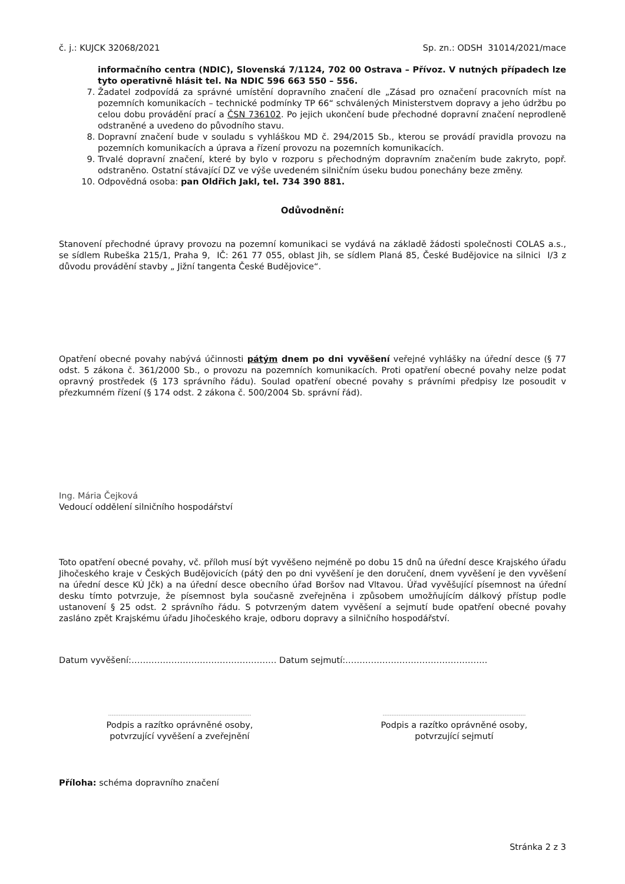č. j.: KUJCK 32068/2021 Sp. zn.: ODSH 31014/2021/mace
informačního centra (NDIC), Slovenská 7/1124, 702 00 Ostrava – Přívoz. V nutných případech lze tyto operativně hlásit tel. Na NDIC 596 663 550 – 556.
7. Žadatel zodpovídá za správné umístění dopravního značení dle „Zásad pro označení pracovních míst na pozemních komunikacích – technické podmínky TP 66“ schválených Ministerstvem dopravy a jeho údržbu po celou dobu provádění prací a ČSN 736102. Po jejich ukončení bude přechodné dopravní značení neprodleně odstraněné a uvedeno do původního stavu.
8. Dopravní značení bude v souladu s vyhláškou MD č. 294/2015 Sb., kterou se provádí pravidla provozu na pozemních komunikacích a úprava a řízení provozu na pozemních komunikacích.
9. Trvalé dopravní značení, které by bylo v rozporu s přechodným dopravním značením bude zakryto, popř. odstraněno. Ostatní stávající DZ ve výše uvedeném silničním úseku budou ponechány beze změny.
10. Odpovědná osoba: pan Oldřich Jakl, tel. 734 390 881.
Odůvodnění:
Stanovení přechodné úpravy provozu na pozemní komunikaci se vydává na základě žádosti společnosti COLAS a.s., se sídlem Rubeška 215/1, Praha 9, IČ: 261 77 055, oblast Jih, se sídlem Planá 85, České Budějovice na silnici I/3 z důvodu provádění stavby „ Jižní tangenta České Budějovice“.
Opatření obecné povahy nabývá účinnosti pátým dnem po dni vyvěšení veřejné vyhlášky na úřední desce (§ 77 odst. 5 zákona č. 361/2000 Sb., o provozu na pozemních komunikacích. Proti opatření obecné povahy nelze podat opravný prostředek (§ 173 správního řádu). Soulad opatření obecné povahy s právními předpisy lze posoudit v přezkumném řízení (§ 174 odst. 2 zákona č. 500/2004 Sb. správní řád).
Ing. Mária Čejková
Vedoucí oddělení silničního hospodářství
Toto opatření obecné povahy, vč. příloh musí být vyvěšeno nejméně po dobu 15 dnů na úřední desce Krajského úřadu Jihočeského kraje v Českých Budějovicích (pátý den po dni vyvěšení je den doručení, dnem vyvěšení je den vyvěšení na úřední desce KÚ Jčk) a na úřední desce obecního úřad Boršov nad Vltavou. Úřad vyvěšující písemnost na úřední desku tímto potvrzuje, že písemnost byla současně zveřejněna i způsobem umožňujícím dálkový přístup podle ustanovení § 25 odst. 2 správního řádu. S potvrzeným datem vyvěšení a sejmutí bude opatření obecné povahy zasláno zpět Krajskému úřadu Jihočeského kraje, odboru dopravy a silničního hospodářství.
Datum vyvěšení:…………………………………………… Datum sejmutí:…………………………………………..
………………………………………………………………………
Podpis a razítko oprávněné osoby,
potvrzující vyvěšení a zveřejnění
………………………………………………………………………
Podpis a razítko oprávněné osoby,
potvrzující sejmutí
Příloha: schéma dopravního značení
Stránka 2 z 3